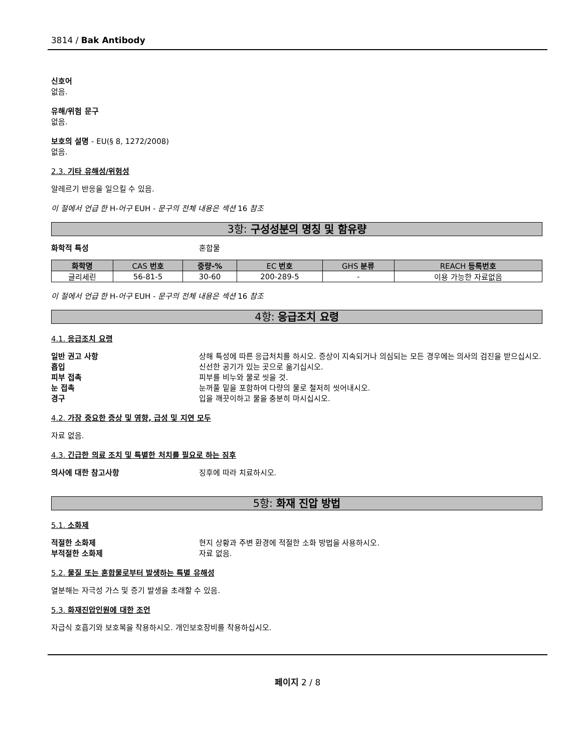3814 / Bak Antibody
신호어
없음.
유해/위험 문구
없음.
보호의 설명 - EU(§ 8, 1272/2008)
없음.
2.3. 기타 유해성/위험성
알레르기 반응을 일으킬 수 있음.
이 절에서 언급 한 H-어구 EUH - 문구의 전체 내용은 섹션 16 참조
3항: 구성성분의 명칭 및 함유량
화학적 특성 혼합물
| 화학명 | CAS 번호 | 중량-% | EC 번호 | GHS 분류 | REACH 등록번호 |
| --- | --- | --- | --- | --- | --- |
| 글리세린 | 56-81-5 | 30-60 | 200-289-5 | - | 이용 가능한 자료없음 |
이 절에서 언급 한 H-어구 EUH - 문구의 전체 내용은 섹션 16 참조
4항: 응급조치 요령
4.1. 응급조치 요령
일반 권고 사항 상해 특성에 따른 응급처치를 하시오. 증상이 지속되거나 의심되는 모든 경우에는 의사의 검진을 받으십시오.
흡입 신선한 공기가 있는 곳으로 옮기십시오.
피부 접촉 피부를 비누와 물로 씻을 것.
눈 접촉 눈꺼풀 밑을 포함하여 다량의 물로 철저히 씻어내시오.
경구 입을 깨끗이하고 물을 충분히 마시십시오.
4.2. 가장 중요한 증상 및 영향, 급성 및 지연 모두
자료 없음.
4.3. 긴급한 의료 조치 및 특별한 처치를 필요로 하는 징후
의사에 대한 참고사항 징후에 따라 치료하시오.
5항: 화재 진압 방법
5.1. 소화제
적절한 소화제 현지 상황과 주변 환경에 적절한 소화 방법을 사용하시오.
부적절한 소화제 자료 없음.
5.2. 물질 또는 혼합물로부터 발생하는 특별 유해성
열분해는 자극성 가스 및 증기 발생을 초래할 수 있음.
5.3. 화재진압인원에 대한 조언
자급식 호흡기와 보호복을 착용하시오. 개인보호장비를 착용하십시오.
페이지 2 / 8